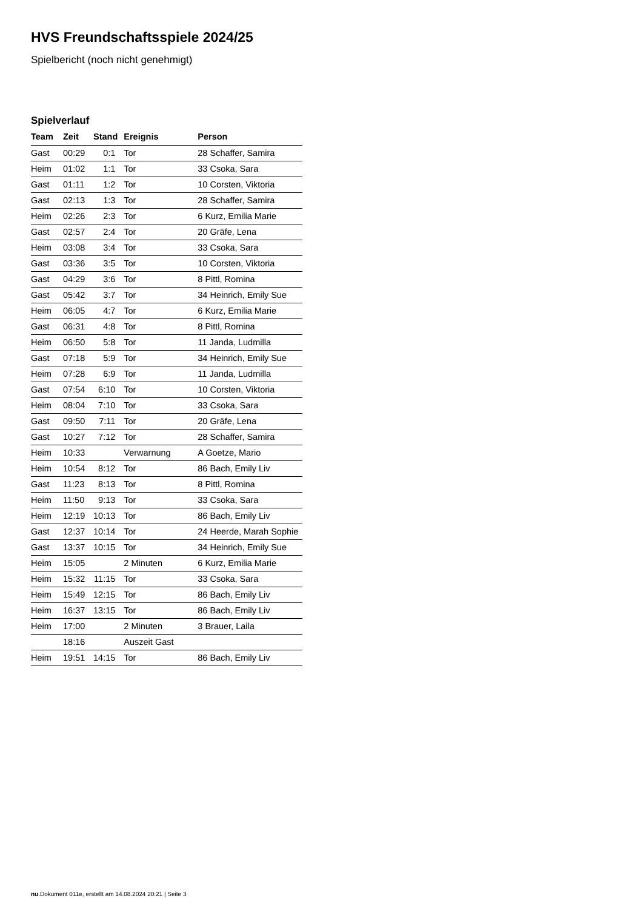HVS Freundschaftsspiele 2024/25
Spielbericht (noch nicht genehmigt)
Spielverlauf
| Team | Zeit | Stand | Ereignis | Person |
| --- | --- | --- | --- | --- |
| Gast | 00:29 | 0:1 | Tor | 28 Schaffer, Samira |
| Heim | 01:02 | 1:1 | Tor | 33 Csoka, Sara |
| Gast | 01:11 | 1:2 | Tor | 10 Corsten, Viktoria |
| Gast | 02:13 | 1:3 | Tor | 28 Schaffer, Samira |
| Heim | 02:26 | 2:3 | Tor | 6 Kurz, Emilia Marie |
| Gast | 02:57 | 2:4 | Tor | 20 Gräfe, Lena |
| Heim | 03:08 | 3:4 | Tor | 33 Csoka, Sara |
| Gast | 03:36 | 3:5 | Tor | 10 Corsten, Viktoria |
| Gast | 04:29 | 3:6 | Tor | 8 Pittl, Romina |
| Gast | 05:42 | 3:7 | Tor | 34 Heinrich, Emily Sue |
| Heim | 06:05 | 4:7 | Tor | 6 Kurz, Emilia Marie |
| Gast | 06:31 | 4:8 | Tor | 8 Pittl, Romina |
| Heim | 06:50 | 5:8 | Tor | 11 Janda, Ludmilla |
| Gast | 07:18 | 5:9 | Tor | 34 Heinrich, Emily Sue |
| Heim | 07:28 | 6:9 | Tor | 11 Janda, Ludmilla |
| Gast | 07:54 | 6:10 | Tor | 10 Corsten, Viktoria |
| Heim | 08:04 | 7:10 | Tor | 33 Csoka, Sara |
| Gast | 09:50 | 7:11 | Tor | 20 Gräfe, Lena |
| Gast | 10:27 | 7:12 | Tor | 28 Schaffer, Samira |
| Heim | 10:33 | | Verwarnung | A Goetze, Mario |
| Heim | 10:54 | 8:12 | Tor | 86 Bach, Emily Liv |
| Gast | 11:23 | 8:13 | Tor | 8 Pittl, Romina |
| Heim | 11:50 | 9:13 | Tor | 33 Csoka, Sara |
| Heim | 12:19 | 10:13 | Tor | 86 Bach, Emily Liv |
| Gast | 12:37 | 10:14 | Tor | 24 Heerde, Marah Sophie |
| Gast | 13:37 | 10:15 | Tor | 34 Heinrich, Emily Sue |
| Heim | 15:05 | | 2 Minuten | 6 Kurz, Emilia Marie |
| Heim | 15:32 | 11:15 | Tor | 33 Csoka, Sara |
| Heim | 15:49 | 12:15 | Tor | 86 Bach, Emily Liv |
| Heim | 16:37 | 13:15 | Tor | 86 Bach, Emily Liv |
| Heim | 17:00 | | 2 Minuten | 3 Brauer, Laila |
| | 18:16 | | Auszeit Gast | |
| Heim | 19:51 | 14:15 | Tor | 86 Bach, Emily Liv |
nu.Dokument 011e, erstellt am 14.08.2024 20:21 | Seite 3